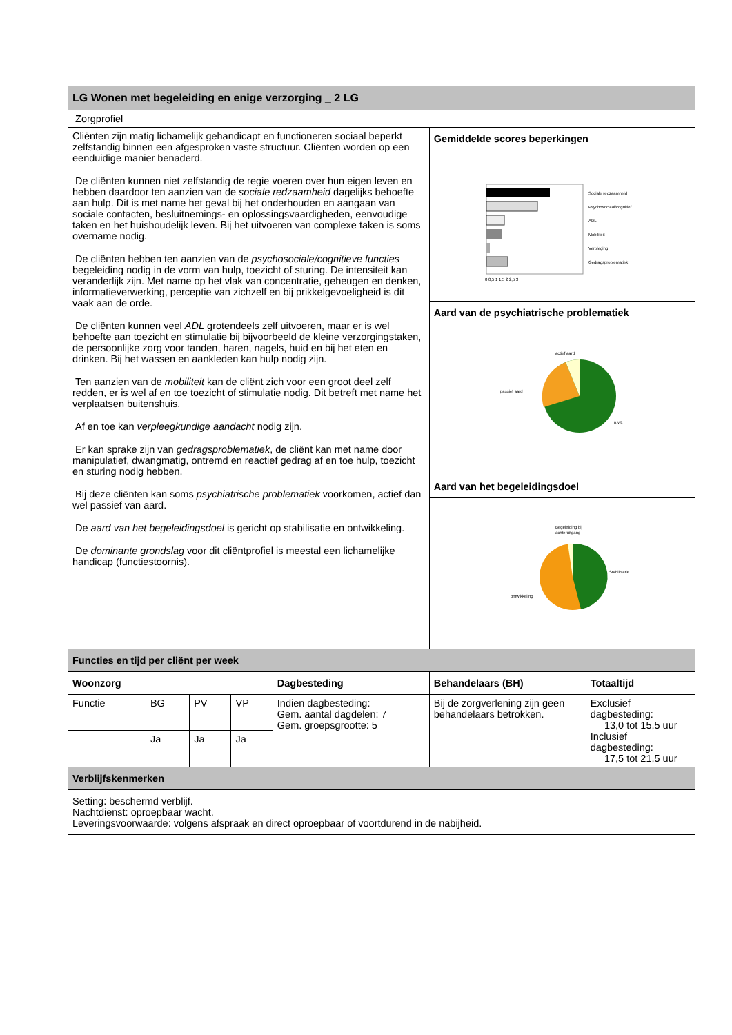| LG Wonen met begeleiding en enige verzorging _ 2 LG | | | | | | |
| --- | --- | --- | --- | --- | --- | --- |
| Zorgprofiel | | | | | | |
| Cliënten zijn matig lichamelijk gehandicapt en functioneren sociaal beperkt zelfstandig binnen een afgesproken vaste structuur. Cliënten worden op een eenduidige manier benaderd. De cliënten kunnen niet zelfstandig de regie voeren over hun eigen leven en hebben daardoor ten aanzien van de sociale redzaamheid dagelijks behoefte aan hulp. Dit is met name het geval bij het onderhouden en aangaan van sociale contacten, besluitnemings- en oplossingsvaardigheden, eenvoudige taken en het huishoudelijk leven. Bij het uitvoeren van complexe taken is soms overname nodig. De cliënten hebben ten aanzien van de psychosociale/cognitieve functies begeleiding nodig in de vorm van hulp, toezicht of sturing. De intensiteit kan veranderlijk zijn. Met name op het vlak van concentratie, geheugen en denken, informatieverwerking, perceptie van zichzelf en bij prikkelgevoeligheid is dit vaak aan de orde. De cliënten kunnen veel ADL grotendeels zelf uitvoeren, maar er is wel behoefte aan toezicht en stimulatie bij bijvoorbeeld de kleine verzorgingstaken, de persoonlijke zorg voor tanden, haren, nagels, huid en bij het eten en drinken. Bij het wassen en aankleden kan hulp nodig zijn. Ten aanzien van de mobiliteit kan de cliënt zich voor een groot deel zelf redden, er is wel af en toe toezicht of stimulatie nodig. Dit betreft met name het verplaatsen buitenshuis. Af en toe kan verpleegkundige aandacht nodig zijn. Er kan sprake zijn van gedragsproblematiek , de cliënt kan met name door manipulatief, dwangmatig, ontremd en reactief gedrag af en toe hulp, toezicht en sturing nodig hebben. Bij deze cliënten kan soms psychiatrische problematiek voorkomen, actief dan wel passief van aard. De aard van het begeleidingsdoel is gericht op stabilisatie en ontwikkeling. De dominante grondslag voor dit cliëntprofiel is meestal een lichamelijke handicap (functiestoornis). | | | | | Gemiddelde scores beperkingen | |
| | | | | | Sociale redzaamheid Psychosociaal/cognitief ADL Mobiliteit Verpleging Gedragsproblematiek 0 0,5 1 1,5 2 2,5 3 | |
| | | | | | Aard van de psychiatrische problematiek | |
| | | | | | actief aard passief aard n.v.t. | |
| | | | | | Aard van het begeleidingsdoel | |
| | | | | | Begeleiding bij achteruitgang Stabilisatie ontwikkeling | |
| Functies en tijd per cliënt per week | | | | | | |
| Woonzorg | | | | Dagbesteding | Behandelaars (BH) | Totaaltijd |
| Functie | BG | PV | VP | Indien dagbesteding: Gem. aantal dagdelen: 7 Gem. groepsgrootte: 5 | Bij de zorgverlening zijn geen behandelaars betrokken. | Exclusief dagbesteding: 13,0 tot 15,5 uur Inclusief dagbesteding: 17,5 tot 21,5 uur |
| | Ja | Ja | Ja | | | |
| Verblijfskenmerken | | | | | | |
| Setting: beschermd verblijf. Nachtdienst: oproepbaar wacht. Leveringsvoorwaarde: volgens afspraak en direct oproepbaar of voortdurend in de nabijheid. | | | | | | |